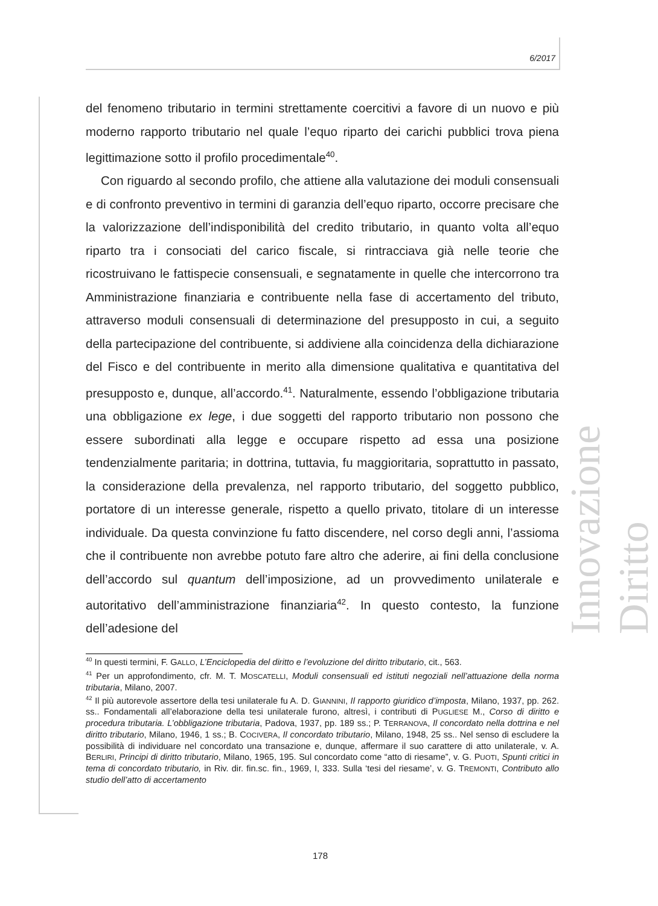6/2017
Innovazione Diritto
del fenomeno tributario in termini strettamente coercitivi a favore di un nuovo e più moderno rapporto tributario nel quale l’equo riparto dei carichi pubblici trova piena legittimazione sotto il profilo procedimentale<sup>40</sup>.
Con riguardo al secondo profilo, che attiene alla valutazione dei moduli consensuali e di confronto preventivo in termini di garanzia dell’equo riparto, occorre precisare che la valorizzazione dell’indisponibilità del credito tributario, in quanto volta all’equo riparto tra i consociati del carico fiscale, si rintracciava già nelle teorie che ricostruivano le fattispecie consensuali, e segnatamente in quelle che intercorrono tra Amministrazione finanziaria e contribuente nella fase di accertamento del tributo, attraverso moduli consensuali di determinazione del presupposto in cui, a seguito della partecipazione del contribuente, si addiviene alla coincidenza della dichiarazione del Fisco e del contribuente in merito alla dimensione qualitativa e quantitativa del presupposto e, dunque, all’accordo.<sup>41</sup>. Naturalmente, essendo l’obbligazione tributaria una obbligazione ex lege, i due soggetti del rapporto tributario non possono che essere subordinati alla legge e occupare rispetto ad essa una posizione tendenzialmente paritaria; in dottrina, tuttavia, fu maggioritaria, soprattutto in passato, la considerazione della prevalenza, nel rapporto tributario, del soggetto pubblico, portatore di un interesse generale, rispetto a quello privato, titolare di un interesse individuale. Da questa convinzione fu fatto discendere, nel corso degli anni, l’assioma che il contribuente non avrebbe potuto fare altro che aderire, ai fini della conclusione dell’accordo sul quantum dell’imposizione, ad un provvedimento unilaterale e autoritativo dell’amministrazione finanziaria<sup>42</sup>. In questo contesto, la funzione dell’adesione del
<sup>40</sup> In questi termini, F. GALLO, L’Enciclopedia del diritto e l’evoluzione del diritto tributario, cit., 563.
<sup>41</sup> Per un approfondimento, cfr. M. T. MOSCATELLI, Moduli consensuali ed istituti negoziali nell’attuazione della norma tributaria, Milano, 2007.
<sup>42</sup> Il più autorevole assertore della tesi unilaterale fu A. D. GIANNINI, Il rapporto giuridico d’imposta, Milano, 1937, pp. 262. ss.. Fondamentali all’elaborazione della tesi unilaterale furono, altresì, i contributi di PUGLIESE M., Corso di diritto e procedura tributaria. L’obbligazione tributaria, Padova, 1937, pp. 189 ss.; P. TERRANOVA, Il concordato nella dottrina e nel diritto tributario, Milano, 1946, 1 ss.; B. COCIVERA, Il concordato tributario, Milano, 1948, 25 ss.. Nel senso di escludere la possibilità di individuare nel concordato una transazione e, dunque, affermare il suo carattere di atto unilaterale, v. A. BERLIRI, Principi di diritto tributario, Milano, 1965, 195. Sul concordato come “atto di riesame”, v. G. PUOTI, Spunti critici in tema di concordato tributario, in Riv. dir. fin.sc. fin., 1969, I, 333. Sulla ‘tesi del riesame’, v. G. TREMONTI, Contributo allo studio dell’atto di accertamento
178